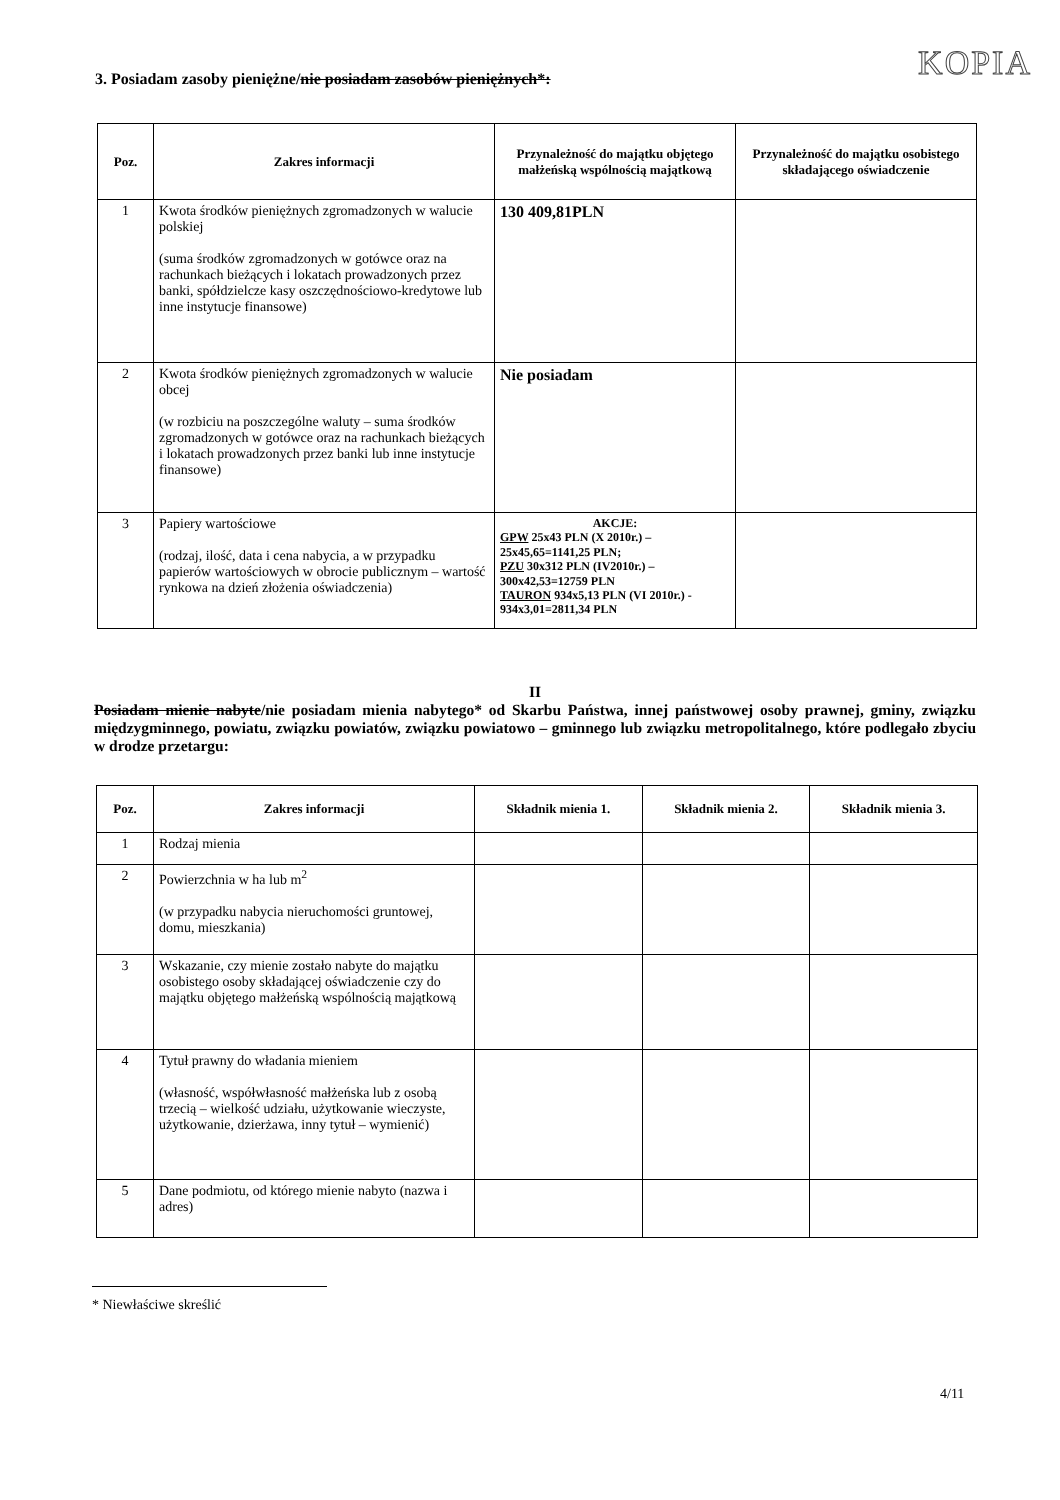KOPIA
3. Posiadam zasoby pieniężne/nie posiadam zasobów pieniężnych*:
| Poz. | Zakres informacji | Przynależność do majątku objętego małżeńską wspólnością majątkową | Przynależność do majątku osobistego składającego oświadczenie |
| --- | --- | --- | --- |
| 1 | Kwota środków pieniężnych zgromadzonych w walucie polskiej (suma środków zgromadzonych w gotówce oraz na rachunkach bieżących i lokatach prowadzonych przez banki, spółdzielcze kasy oszczędnościowo-kredytowe lub inne instytucje finansowe) | 130 409,81PLN | |
| 2 | Kwota środków pieniężnych zgromadzonych w walucie obcej (w rozbiciu na poszczególne waluty – suma środków zgromadzonych w gotówce oraz na rachunkach bieżących i lokatach prowadzonych przez banki lub inne instytucje finansowe) | Nie posiadam | |
| 3 | Papiery wartościowe (rodzaj, ilość, data i cena nabycia, a w przypadku papierów wartościowych w obrocie publicznym – wartość rynkowa na dzień złożenia oświadczenia) | AKCJE: GPW 25x43 PLN (X 2010r.) – 25x45,65=1141,25 PLN; PZU 30x312 PLN (IV2010r.) – 300x42,53=12759 PLN TAURON 934x5,13 PLN (VI 2010r.) - 934x3,01=2811,34 PLN | |
II
Posiadam mienie nabyte/nie posiadam mienia nabytego* od Skarbu Państwa, innej państwowej osoby prawnej, gminy, związku międzygminnego, powiatu, związku powiatów, związku powiatowo – gminnego lub związku metropolitalnego, które podlegało zbyciu w drodze przetargu:
| Poz. | Zakres informacji | Składnik mienia 1. | Składnik mienia 2. | Składnik mienia 3. |
| --- | --- | --- | --- | --- |
| 1 | Rodzaj mienia | | | |
| 2 | Powierzchnia w ha lub m<sup>2</sup> (w przypadku nabycia nieruchomości gruntowej, domu, mieszkania) | | | |
| 3 | Wskazanie, czy mienie zostało nabyte do majątku osobistego osoby składającej oświadczenie czy do majątku objętego małżeńską wspólnością majątkową | | | |
| 4 | Tytuł prawny do władania mieniem (własność, współwłasność małżeńska lub z osobą trzecią – wielkość udziału, użytkowanie wieczyste, użytkowanie, dzierżawa, inny tytuł – wymienić) | | | |
| 5 | Dane podmiotu, od którego mienie nabyto (nazwa i adres) | | | |
* Niewłaściwe skreślić
4/11